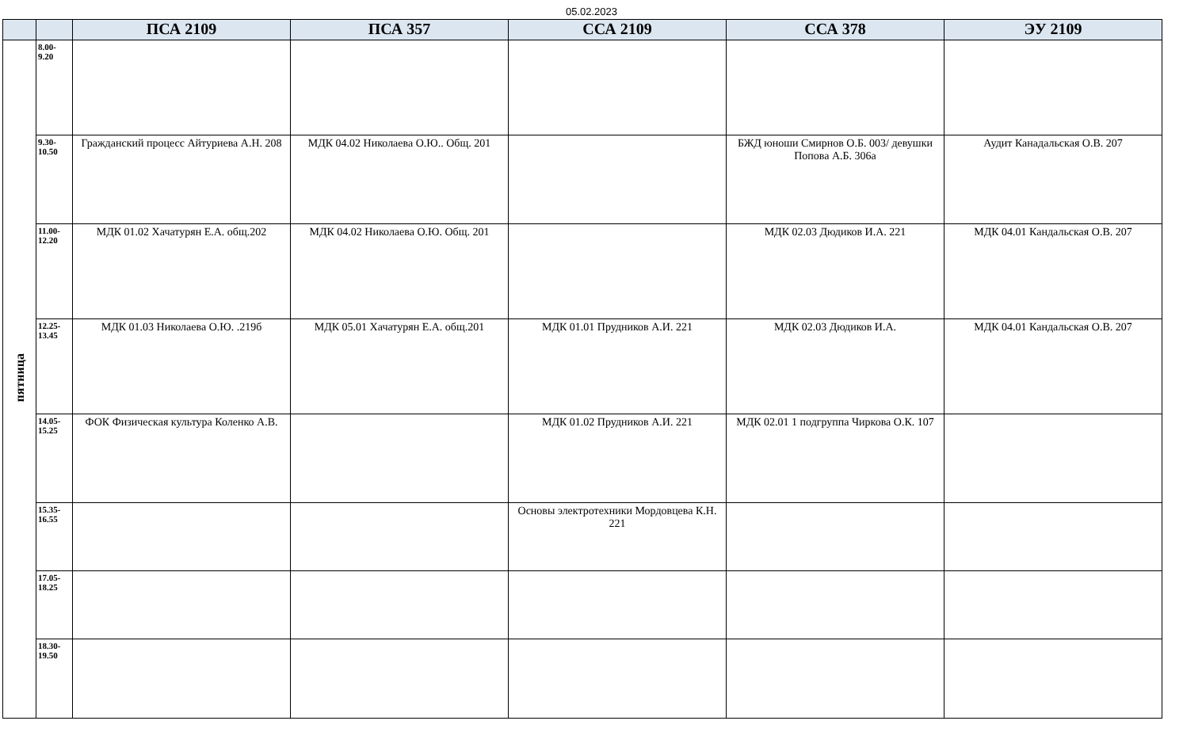05.02.2023
| | | ПСА 2109 | ПСА 357 | ССА 2109 | ССА 378 | ЭУ 2109 |
| --- | --- | --- | --- | --- | --- | --- |
| пятница | 8.00- 9.20 | | | | | |
| | 9.30- 10.50 | Гражданский процесс Айтуриева А.Н. 208 | МДК 04.02 Николаева О.Ю.. Общ. 201 | | БЖД юноши Смирнов О.Б. 003/ девушки Попова А.Б. 306а | Аудит Канадальская О.В. 207 |
| | 11.00- 12.20 | МДК 01.02 Хачатурян Е.А. общ.202 | МДК 04.02 Николаева О.Ю. Общ. 201 | | МДК 02.03 Дюдиков И.А. 221 | МДК 04.01 Кандальская О.В. 207 |
| | 12.25- 13.45 | МДК 01.03 Николаева О.Ю. .219б | МДК 05.01 Хачатурян Е.А. общ.201 | МДК 01.01 Прудников А.И. 221 | МДК 02.03 Дюдиков И.А. | МДК 04.01 Кандальская О.В. 207 |
| | 14.05- 15.25 | ФОК Физическая культура Коленко А.В. | | МДК 01.02 Прудников А.И. 221 | МДК 02.01 1 подгруппа Чиркова О.К. 107 | |
| | 15.35- 16.55 | | | Основы электротехники Мордовцева К.Н. 221 | | |
| | 17.05- 18.25 | | | | | |
| | 18.30- 19.50 | | | | | |